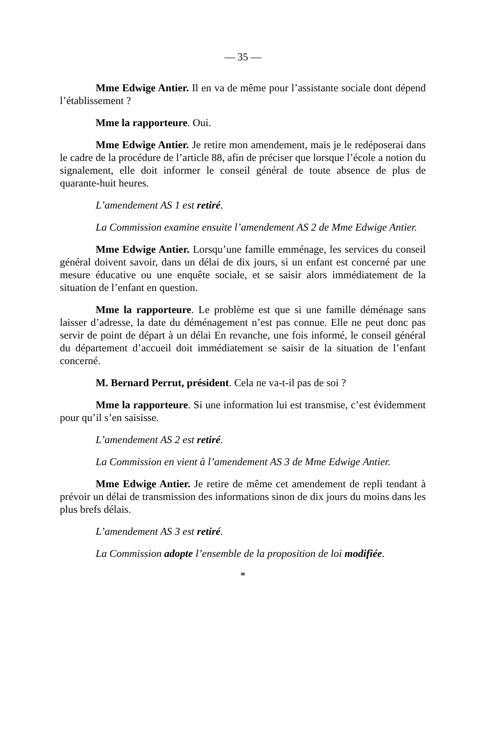— 35 —
Mme Edwige Antier. Il en va de même pour l’assistante sociale dont dépend l’établissement ?
Mme la rapporteure. Oui.
Mme Edwige Antier. Je retire mon amendement, mais je le redéposerai dans le cadre de la procédure de l’article 88, afin de préciser que lorsque l’école a notion du signalement, elle doit informer le conseil général de toute absence de plus de quarante-huit heures.
L’amendement AS 1 est retiré.
La Commission examine ensuite l’amendement AS 2 de Mme Edwige Antier.
Mme Edwige Antier. Lorsqu’une famille emménage, les services du conseil général doivent savoir, dans un délai de dix jours, si un enfant est concerné par une mesure éducative ou une enquête sociale, et se saisir alors immédiatement de la situation de l’enfant en question.
Mme la rapporteure. Le problème est que si une famille déménage sans laisser d’adresse, la date du déménagement n’est pas connue. Elle ne peut donc pas servir de point de départ à un délai En revanche, une fois informé, le conseil général du département d’accueil doit immédiatement se saisir de la situation de l’enfant concerné.
M. Bernard Perrut, président. Cela ne va-t-il pas de soi ?
Mme la rapporteure. Si une information lui est transmise, c’est évidemment pour qu’il s’en saisisse.
L’amendement AS 2 est retiré.
La Commission en vient à l’amendement AS 3 de Mme Edwige Antier.
Mme Edwige Antier. Je retire de même cet amendement de repli tendant à prévoir un délai de transmission des informations sinon de dix jours du moins dans les plus brefs délais.
L’amendement AS 3 est retiré.
La Commission adopte l’ensemble de la proposition de loi modifiée.
*